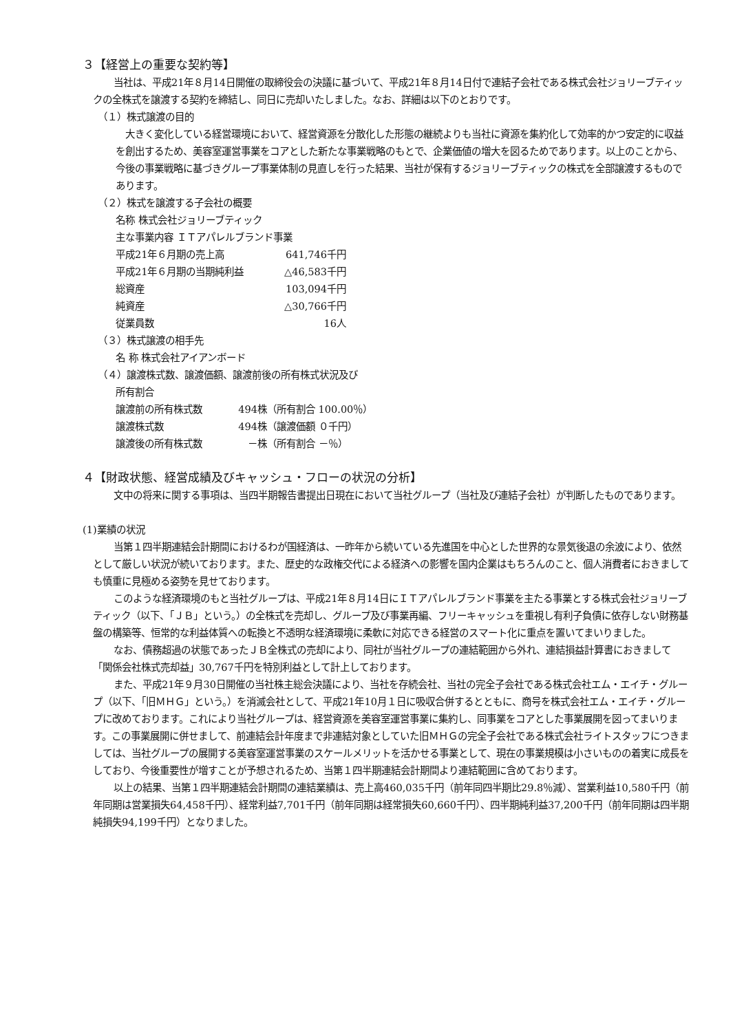３【経営上の重要な契約等】
当社は、平成21年８月14日開催の取締役会の決議に基づいて、平成21年８月14日付で連結子会社である株式会社ジョリーブティックの全株式を譲渡する契約を締結し、同日に売却いたしました。なお、詳細は以下のとおりです。
（１）株式譲渡の目的
大きく変化している経営環境において、経営資源を分散化した形態の継続よりも当社に資源を集約化して効率的かつ安定的に収益を創出するため、美容室運営事業をコアとした新たな事業戦略のもとで、企業価値の増大を図るためであります。以上のことから、今後の事業戦略に基づきグループ事業体制の見直しを行った結果、当社が保有するジョリーブティックの株式を全部譲渡するものであります。
（２）株式を譲渡する子会社の概要
名称 株式会社ジョリーブティック
主な事業内容 ＩＴアパレルブランド事業
| 平成21年６月期の売上高 | 641,746千円 |
| 平成21年６月期の当期純利益 | △46,583千円 |
| 総資産 | 103,094千円 |
| 純資産 | △30,766千円 |
| 従業員数 | 16人 |
（３）株式譲渡の相手先
名 称 株式会社アイアンボード
（４）譲渡株式数、譲渡価額、譲渡前後の所有株式状況及び
所有割合
| 譲渡前の所有株式数 | 494株 | （所有割合 100.00％） |
| 譲渡株式数 | 494株 | （譲渡価額 ０千円） |
| 譲渡後の所有株式数 | －株 | （所有割合 －％） |
４【財政状態、経営成績及びキャッシュ・フローの状況の分析】
文中の将来に関する事項は、当四半期報告書提出日現在において当社グループ（当社及び連結子会社）が判断したものであります。
(1)業績の状況
当第１四半期連結会計期間におけるわが国経済は、一昨年から続いている先進国を中心とした世界的な景気後退の余波により、依然として厳しい状況が続いております。また、歴史的な政権交代による経済への影響を国内企業はもちろんのこと、個人消費者におきましても慎重に見極める姿勢を見せております。
このような経済環境のもと当社グループは、平成21年８月14日にＩＴアパレルブランド事業を主たる事業とする株式会社ジョリーブティック（以下、「ＪＢ」という。）の全株式を売却し、グループ及び事業再編、フリーキャッシュを重視し有利子負債に依存しない財務基盤の構築等、恒常的な利益体質への転換と不透明な経済環境に柔軟に対応できる経営のスマート化に重点を置いてまいりました。
なお、債務超過の状態であったＪＢ全株式の売却により、同社が当社グループの連結範囲から外れ、連結損益計算書におきまして「関係会社株式売却益」30,767千円を特別利益として計上しております。
また、平成21年９月30日開催の当社株主総会決議により、当社を存続会社、当社の完全子会社である株式会社エム・エイチ・グループ（以下、「旧ＭＨＧ」という。）を消滅会社として、平成21年10月１日に吸収合併するとともに、商号を株式会社エム・エイチ・グループに改めております。これにより当社グループは、経営資源を美容室運営事業に集約し、同事業をコアとした事業展開を図ってまいります。この事業展開に併せまして、前連結会計年度まで非連結対象としていた旧ＭＨＧの完全子会社である株式会社ライトスタッフにつきましては、当社グループの展開する美容室運営事業のスケールメリットを活かせる事業として、現在の事業規模は小さいものの着実に成長をしており、今後重要性が増すことが予想されるため、当第１四半期連結会計期間より連結範囲に含めております。
以上の結果、当第１四半期連結会計期間の連結業績は、売上高460,035千円（前年同四半期比29.8％減）、営業利益10,580千円（前年同期は営業損失64,458千円）、経常利益7,701千円（前年同期は経常損失60,660千円）、四半期純利益37,200千円（前年同期は四半期純損失94,199千円）となりました。